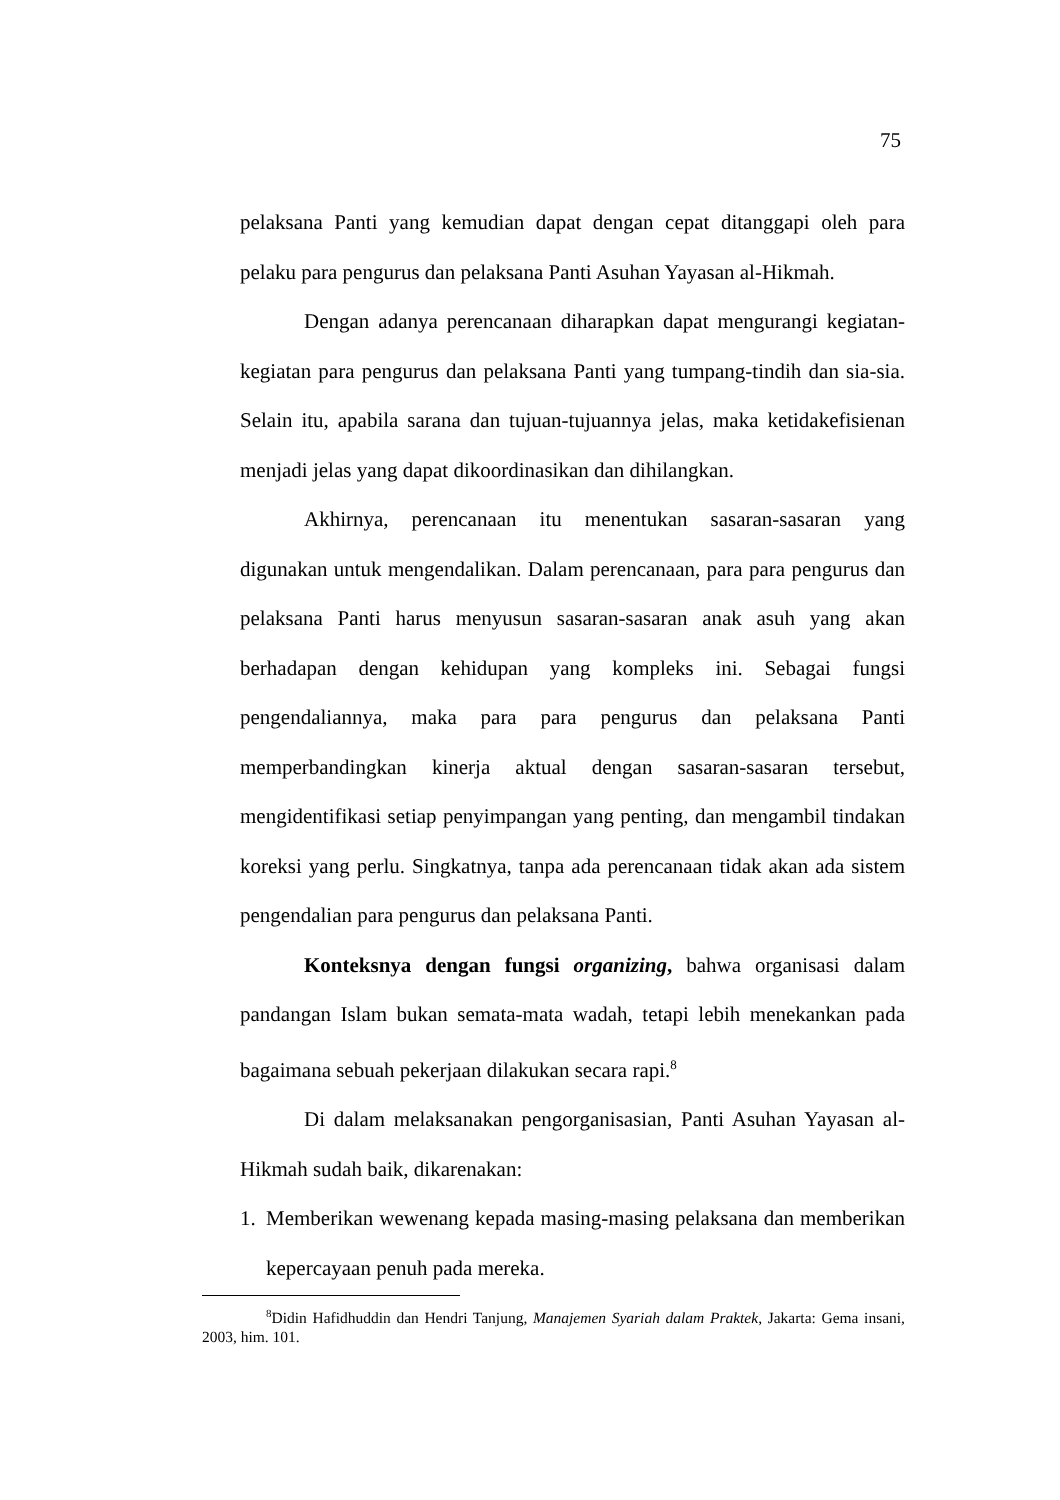75
pelaksana Panti yang kemudian dapat dengan cepat ditanggapi oleh para pelaku para pengurus dan pelaksana Panti Asuhan Yayasan al-Hikmah.
Dengan adanya perencanaan diharapkan dapat mengurangi kegiatan-kegiatan para pengurus dan pelaksana Panti yang tumpang-tindih dan sia-sia. Selain itu, apabila sarana dan tujuan-tujuannya jelas, maka ketidakefisienan menjadi jelas yang dapat dikoordinasikan dan dihilangkan.
Akhirnya, perencanaan itu menentukan sasaran-sasaran yang digunakan untuk mengendalikan. Dalam perencanaan, para para pengurus dan pelaksana Panti harus menyusun sasaran-sasaran anak asuh yang akan berhadapan dengan kehidupan yang kompleks ini. Sebagai fungsi pengendaliannya, maka para para pengurus dan pelaksana Panti memperbandingkan kinerja aktual dengan sasaran-sasaran tersebut, mengidentifikasi setiap penyimpangan yang penting, dan mengambil tindakan koreksi yang perlu. Singkatnya, tanpa ada perencanaan tidak akan ada sistem pengendalian para pengurus dan pelaksana Panti.
Konteksnya dengan fungsi organizing, bahwa organisasi dalam pandangan Islam bukan semata-mata wadah, tetapi lebih menekankan pada bagaimana sebuah pekerjaan dilakukan secara rapi.<sup>8</sup>
Di dalam melaksanakan pengorganisasian, Panti Asuhan Yayasan al-Hikmah sudah baik, dikarenakan:
1. Memberikan wewenang kepada masing-masing pelaksana dan memberikan kepercayaan penuh pada mereka.
<sup>8</sup> Didin Hafidhuddin dan Hendri Tanjung, Manajemen Syariah dalam Praktek, Jakarta: Gema insani, 2003, him. 101.